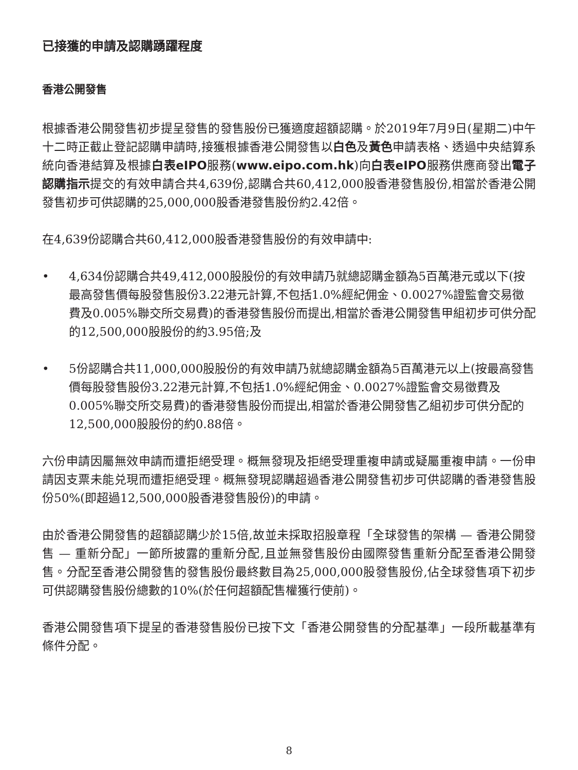已接獲的申請及認購踴躍程度
香港公開發售
根據香港公開發售初步提呈發售的發售股份已獲適度超額認購。於2019年7月9日(星期二)中午十二時正截止登記認購申請時,接獲根據香港公開發售以白色及黃色申請表格、透過中央結算系統向香港結算及根據白表eIPO服務(www.eipo.com.hk)向白表eIPO服務供應商發出電子認購指示提交的有效申請合共4,639份,認購合共60,412,000股香港發售股份,相當於香港公開發售初步可供認購的25,000,000股香港發售股份約2.42倍。
在4,639份認購合共60,412,000股香港發售股份的有效申請中:
• 4,634份認購合共49,412,000股股份的有效申請乃就總認購金額為5百萬港元或以下(按最高發售價每股發售股份3.22港元計算,不包括1.0%經紀佣金、0.0027%證監會交易徵費及0.005%聯交所交易費)的香港發售股份而提出,相當於香港公開發售甲組初步可供分配的12,500,000股股份的約3.95倍;及
• 5份認購合共11,000,000股股份的有效申請乃就總認購金額為5百萬港元以上(按最高發售價每股發售股份3.22港元計算,不包括1.0%經紀佣金、0.0027%證監會交易徵費及0.005%聯交所交易費)的香港發售股份而提出,相當於香港公開發售乙組初步可供分配的12,500,000股股份的約0.88倍。
六份申請因屬無效申請而遭拒絕受理。概無發現及拒絕受理重複申請或疑屬重複申請。一份申請因支票未能兑現而遭拒絕受理。概無發現認購超過香港公開發售初步可供認購的香港發售股份50%(即超過12,500,000股香港發售股份)的申請。
由於香港公開發售的超額認購少於15倍,故並未採取招股章程「全球發售的架構 — 香港公開發售 — 重新分配」一節所披露的重新分配,且並無發售股份由國際發售重新分配至香港公開發售。分配至香港公開發售的發售股份最終數目為25,000,000股發售股份,佔全球發售項下初步可供認購發售股份總數的10%(於任何超額配售權獲行使前)。
香港公開發售項下提呈的香港發售股份已按下文「香港公開發售的分配基準」一段所載基準有條件分配。
8